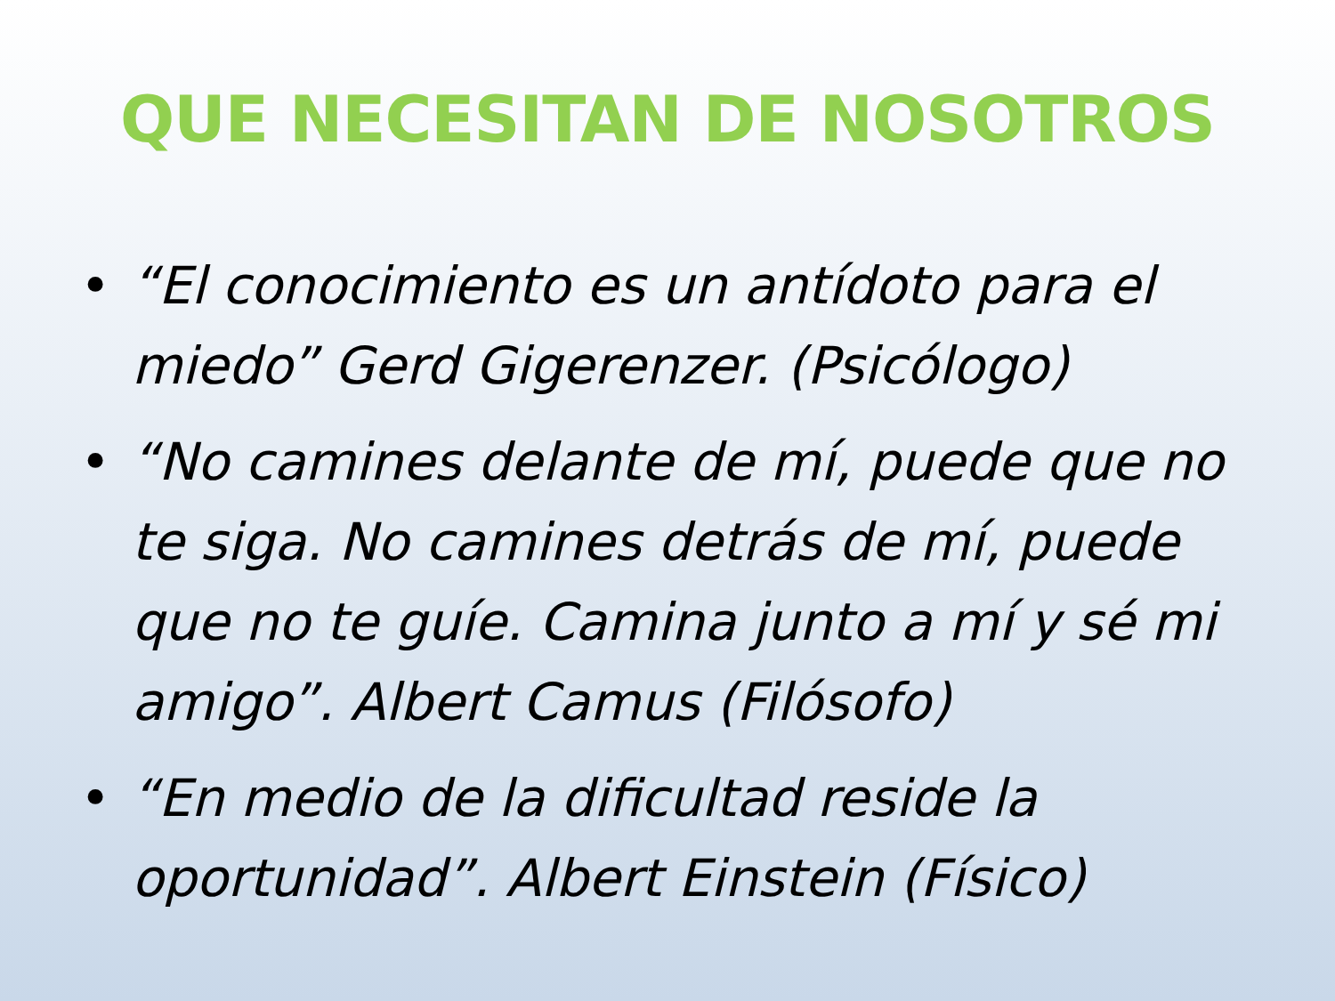QUE NECESITAN DE NOSOTROS
• “El conocimiento es un antídoto para el miedo” Gerd Gigerenzer. (Psicólogo)
• “No camines delante de mí, puede que no te siga. No camines detrás de mí, puede que no te guíe. Camina junto a mí y sé mi amigo”. Albert Camus (Filósofo)
• “En medio de la dificultad reside la oportunidad”. Albert Einstein (Físico)